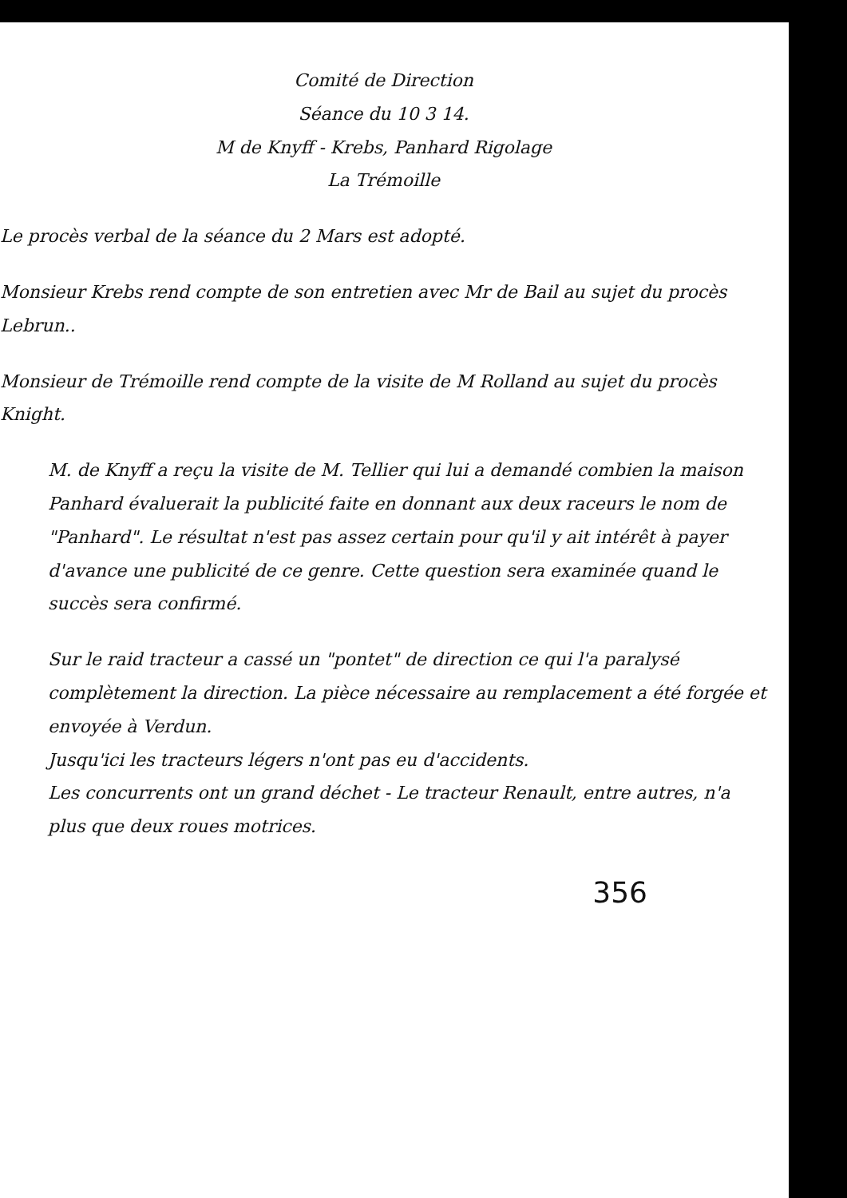Comité de Direction
Séance du 10 3 14.
M de Knyff - Krebs, Panhard Rigolage
La Trémoille
Le procès verbal de la séance du 2 Mars est adopté.
Monsieur Krebs rend compte de son entretien avec Mr de Bail au sujet du procès Lebrun..
Monsieur de Trémoille rend compte de la visite de M Rolland au sujet du procès Knight.
M. de Knyff a reçu la visite de M. Tellier qui lui a demandé combien la maison Panhard évaluerait la publicité faite en donnant aux deux raceurs le nom de "Panhard". Le résultat n'est pas assez certain pour qu'il y ait intérêt à payer d'avance une publicité de ce genre. Cette question sera examinée quand le succès sera confirmé.
Sur le raid tracteur a cassé un "pontet" de direction ce qui l'a paralysé complètement la direction. La pièce nécessaire au remplacement a été forgée et envoyée à Verdun.
Jusqu'ici les tracteurs légers n'ont pas eu d'accidents.
Les concurrents ont un grand déchet - Le tracteur Renault, entre autres, n'a plus que deux roues motrices.
356